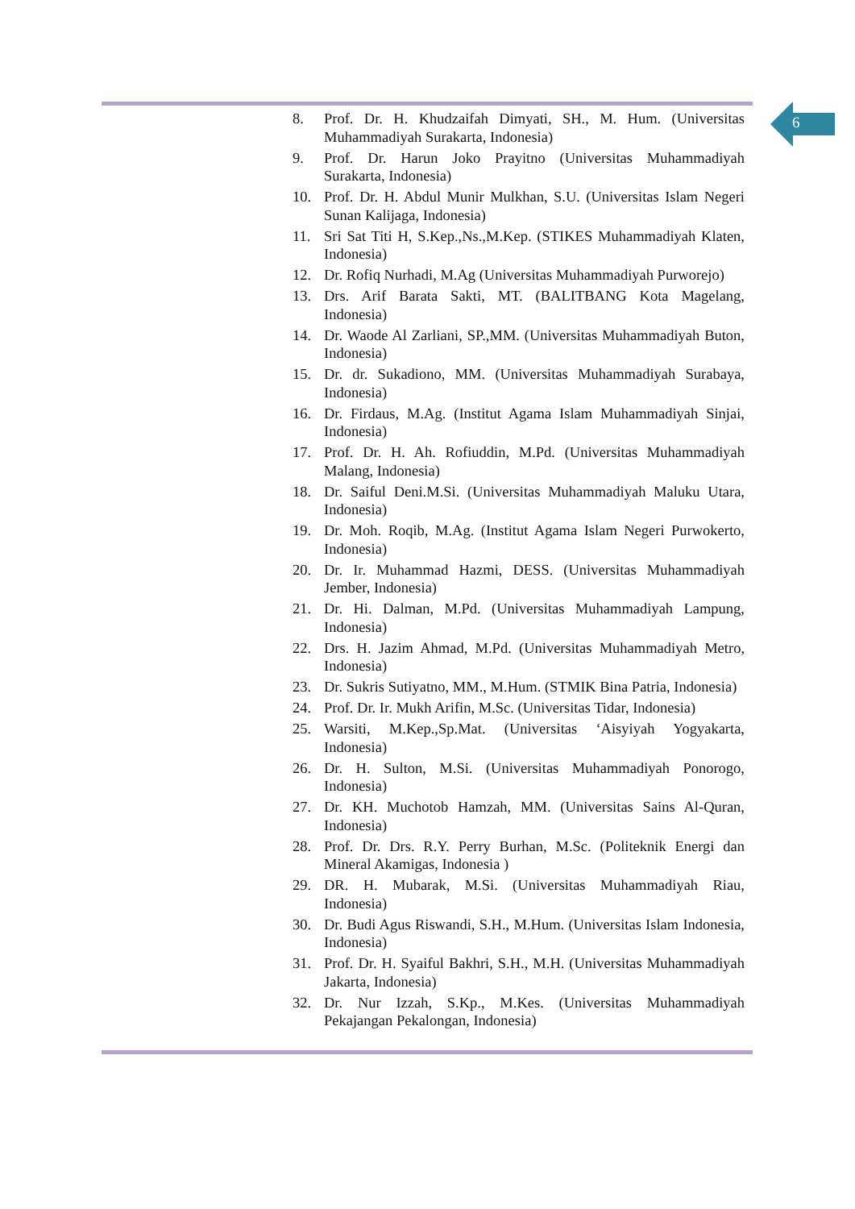6
8. Prof. Dr. H. Khudzaifah Dimyati, SH., M. Hum. (Universitas Muhammadiyah Surakarta, Indonesia)
9. Prof. Dr. Harun Joko Prayitno (Universitas Muhammadiyah Surakarta, Indonesia)
10. Prof. Dr. H. Abdul Munir Mulkhan, S.U. (Universitas Islam Negeri Sunan Kalijaga, Indonesia)
11. Sri Sat Titi H, S.Kep.,Ns.,M.Kep. (STIKES Muhammadiyah Klaten, Indonesia)
12. Dr. Rofiq Nurhadi, M.Ag (Universitas Muhammadiyah Purworejo)
13. Drs. Arif Barata Sakti, MT. (BALITBANG Kota Magelang, Indonesia)
14. Dr. Waode Al Zarliani, SP.,MM. (Universitas Muhammadiyah Buton, Indonesia)
15. Dr. dr. Sukadiono, MM. (Universitas Muhammadiyah Surabaya, Indonesia)
16. Dr. Firdaus, M.Ag. (Institut Agama Islam Muhammadiyah Sinjai, Indonesia)
17. Prof. Dr. H. Ah. Rofiuddin, M.Pd. (Universitas Muhammadiyah Malang, Indonesia)
18. Dr. Saiful Deni.M.Si. (Universitas Muhammadiyah Maluku Utara, Indonesia)
19. Dr. Moh. Roqib, M.Ag. (Institut Agama Islam Negeri Purwokerto, Indonesia)
20. Dr. Ir. Muhammad Hazmi, DESS. (Universitas Muhammadiyah Jember, Indonesia)
21. Dr. Hi. Dalman, M.Pd. (Universitas Muhammadiyah Lampung, Indonesia)
22. Drs. H. Jazim Ahmad, M.Pd. (Universitas Muhammadiyah Metro, Indonesia)
23. Dr. Sukris Sutiyatno, MM., M.Hum. (STMIK Bina Patria, Indonesia)
24. Prof. Dr. Ir. Mukh Arifin, M.Sc. (Universitas Tidar, Indonesia)
25. Warsiti, M.Kep.,Sp.Mat. (Universitas ‘Aisyiyah Yogyakarta, Indonesia)
26. Dr. H. Sulton, M.Si. (Universitas Muhammadiyah Ponorogo, Indonesia)
27. Dr. KH. Muchotob Hamzah, MM. (Universitas Sains Al-Quran, Indonesia)
28. Prof. Dr. Drs. R.Y. Perry Burhan, M.Sc. (Politeknik Energi dan Mineral Akamigas, Indonesia )
29. DR. H. Mubarak, M.Si. (Universitas Muhammadiyah Riau, Indonesia)
30. Dr. Budi Agus Riswandi, S.H., M.Hum. (Universitas Islam Indonesia, Indonesia)
31. Prof. Dr. H. Syaiful Bakhri, S.H., M.H. (Universitas Muhammadiyah Jakarta, Indonesia)
32. Dr. Nur Izzah, S.Kp., M.Kes. (Universitas Muhammadiyah Pekajangan Pekalongan, Indonesia)